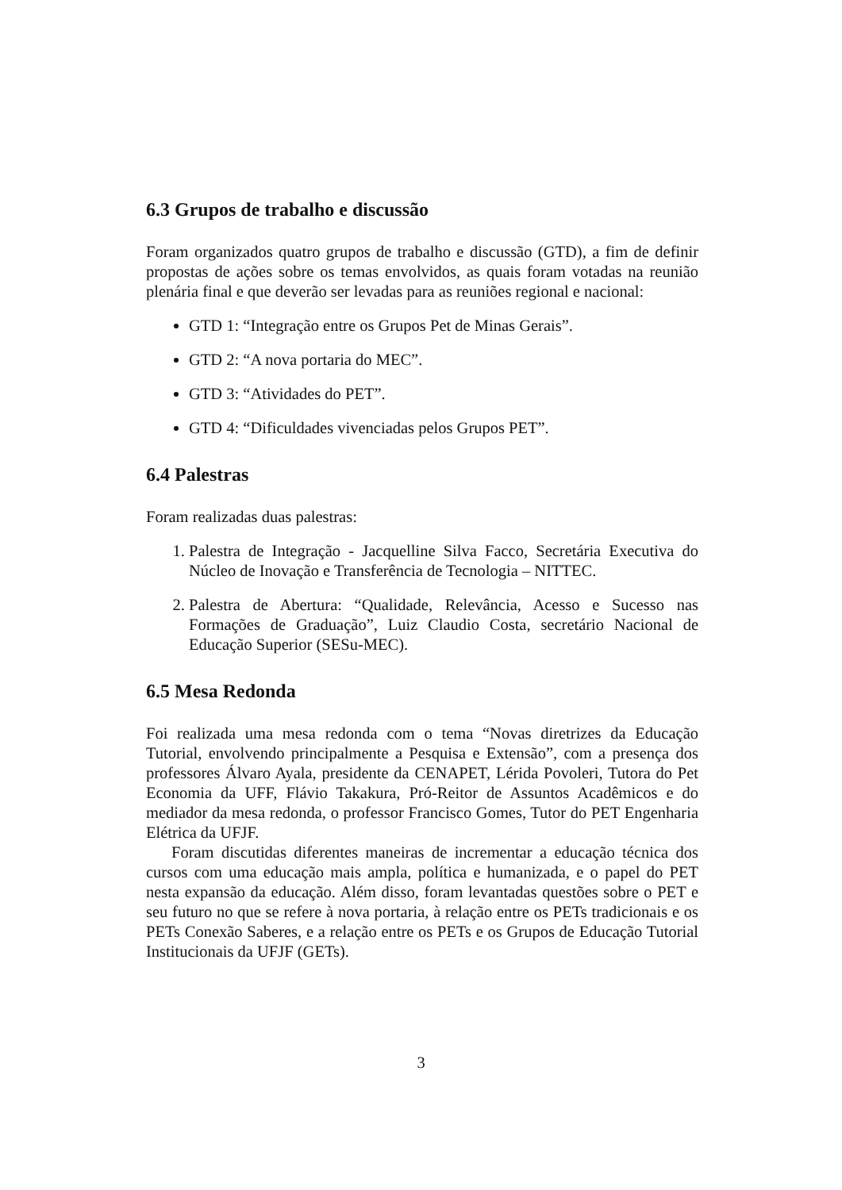6.3 Grupos de trabalho e discussão
Foram organizados quatro grupos de trabalho e discussão (GTD), a fim de definir propostas de ações sobre os temas envolvidos, as quais foram votadas na reunião plenária final e que deverão ser levadas para as reuniões regional e nacional:
GTD 1: “Integração entre os Grupos Pet de Minas Gerais”.
GTD 2: “A nova portaria do MEC”.
GTD 3: “Atividades do PET”.
GTD 4: “Dificuldades vivenciadas pelos Grupos PET”.
6.4 Palestras
Foram realizadas duas palestras:
1. Palestra de Integração - Jacquelline Silva Facco, Secretária Executiva do Núcleo de Inovação e Transferência de Tecnologia – NITTEC.
2. Palestra de Abertura: “Qualidade, Relevância, Acesso e Sucesso nas Formações de Graduação”, Luiz Claudio Costa, secretário Nacional de Educação Superior (SESu-MEC).
6.5 Mesa Redonda
Foi realizada uma mesa redonda com o tema “Novas diretrizes da Educação Tutorial, envolvendo principalmente a Pesquisa e Extensão”, com a presença dos professores Álvaro Ayala, presidente da CENAPET, Lérida Povoleri, Tutora do Pet Economia da UFF, Flávio Takakura, Pró-Reitor de Assuntos Acadêmicos e do mediador da mesa redonda, o professor Francisco Gomes, Tutor do PET Engenharia Elétrica da UFJF.
Foram discutidas diferentes maneiras de incrementar a educação técnica dos cursos com uma educação mais ampla, política e humanizada, e o papel do PET nesta expansão da educação. Além disso, foram levantadas questões sobre o PET e seu futuro no que se refere à nova portaria, à relação entre os PETs tradicionais e os PETs Conexão Saberes, e a relação entre os PETs e os Grupos de Educação Tutorial Institucionais da UFJF (GETs).
3